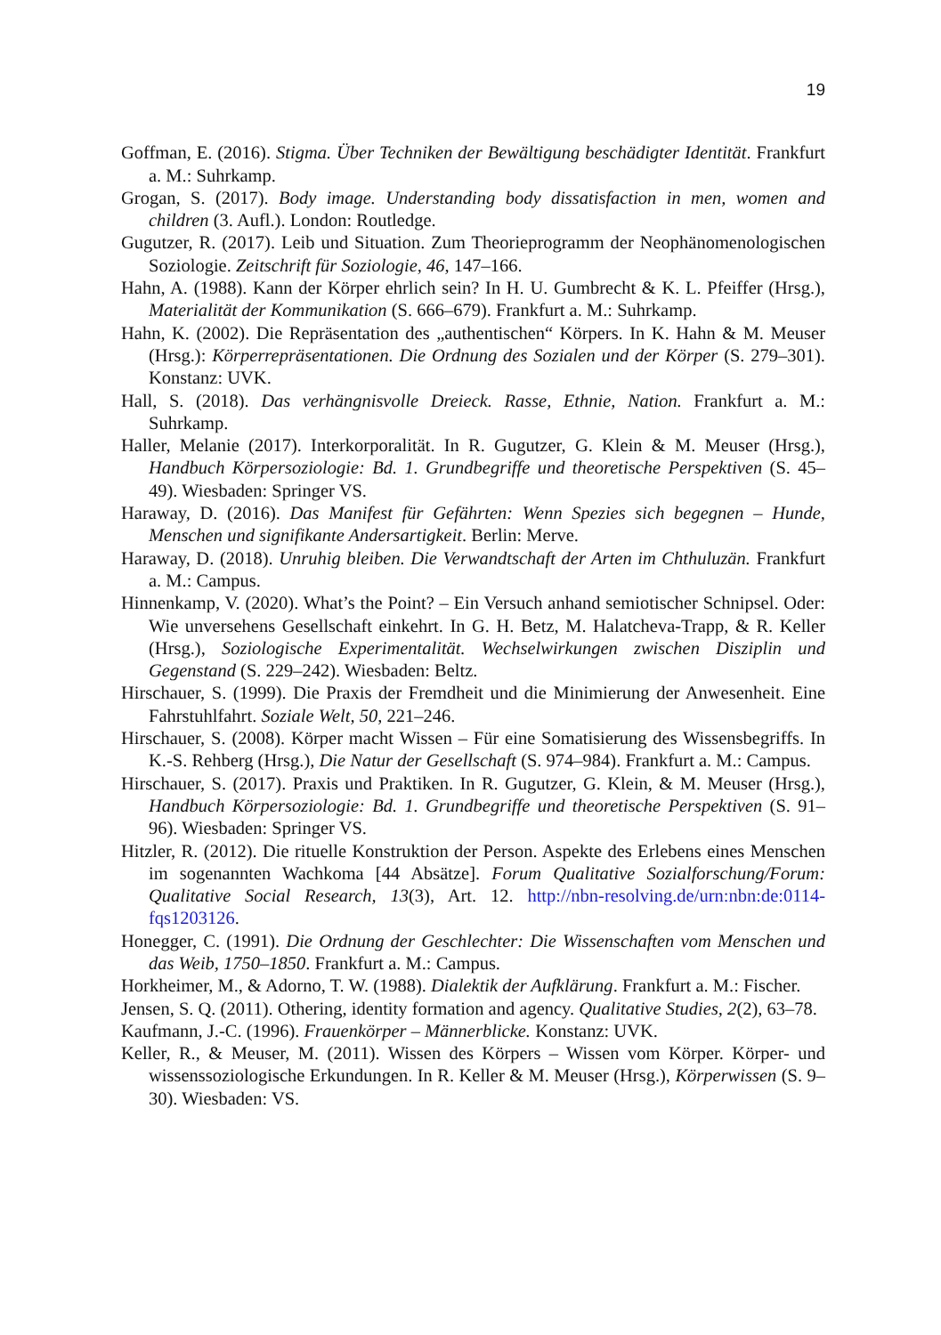19
Goffman, E. (2016). Stigma. Über Techniken der Bewältigung beschädigter Identität. Frankfurt a. M.: Suhrkamp.
Grogan, S. (2017). Body image. Understanding body dissatisfaction in men, women and children (3. Aufl.). London: Routledge.
Gugutzer, R. (2017). Leib und Situation. Zum Theorieprogramm der Neophänomenologischen Soziologie. Zeitschrift für Soziologie, 46, 147–166.
Hahn, A. (1988). Kann der Körper ehrlich sein? In H. U. Gumbrecht & K. L. Pfeiffer (Hrsg.), Materialität der Kommunikation (S. 666–679). Frankfurt a. M.: Suhrkamp.
Hahn, K. (2002). Die Repräsentation des „authentischen“ Körpers. In K. Hahn & M. Meuser (Hrsg.): Körperrepräsentationen. Die Ordnung des Sozialen und der Körper (S. 279–301). Konstanz: UVK.
Hall, S. (2018). Das verhängnisvolle Dreieck. Rasse, Ethnie, Nation. Frankfurt a. M.: Suhrkamp.
Haller, Melanie (2017). Interkorporalität. In R. Gugutzer, G. Klein & M. Meuser (Hrsg.), Handbuch Körpersoziologie: Bd. 1. Grundbegriffe und theoretische Perspektiven (S. 45–49). Wiesbaden: Springer VS.
Haraway, D. (2016). Das Manifest für Gefährten: Wenn Spezies sich begegnen – Hunde, Menschen und signifikante Andersartigkeit. Berlin: Merve.
Haraway, D. (2018). Unruhig bleiben. Die Verwandtschaft der Arten im Chthuluzän. Frankfurt a. M.: Campus.
Hinnenkamp, V. (2020). What’s the Point? – Ein Versuch anhand semiotischer Schnipsel. Oder: Wie unversehens Gesellschaft einkehrt. In G. H. Betz, M. Halatcheva-Trapp, & R. Keller (Hrsg.), Soziologische Experimentalität. Wechselwirkungen zwischen Disziplin und Gegenstand (S. 229–242). Wiesbaden: Beltz.
Hirschauer, S. (1999). Die Praxis der Fremdheit und die Minimierung der Anwesenheit. Eine Fahrstuhlfahrt. Soziale Welt, 50, 221–246.
Hirschauer, S. (2008). Körper macht Wissen – Für eine Somatisierung des Wissensbegriffs. In K.-S. Rehberg (Hrsg.), Die Natur der Gesellschaft (S. 974–984). Frankfurt a. M.: Campus.
Hirschauer, S. (2017). Praxis und Praktiken. In R. Gugutzer, G. Klein, & M. Meuser (Hrsg.), Handbuch Körpersoziologie: Bd. 1. Grundbegriffe und theoretische Perspektiven (S. 91–96). Wiesbaden: Springer VS.
Hitzler, R. (2012). Die rituelle Konstruktion der Person. Aspekte des Erlebens eines Menschen im sogenannten Wachkoma [44 Absätze]. Forum Qualitative Sozialforschung/Forum: Qualitative Social Research, 13(3), Art. 12. http://nbn-resolving.de/urn:nbn:de:0114-fqs1203126.
Honegger, C. (1991). Die Ordnung der Geschlechter: Die Wissenschaften vom Menschen und das Weib, 1750–1850. Frankfurt a. M.: Campus.
Horkheimer, M., & Adorno, T. W. (1988). Dialektik der Aufklärung. Frankfurt a. M.: Fischer.
Jensen, S. Q. (2011). Othering, identity formation and agency. Qualitative Studies, 2(2), 63–78.
Kaufmann, J.-C. (1996). Frauenkörper – Männerblicke. Konstanz: UVK.
Keller, R., & Meuser, M. (2011). Wissen des Körpers – Wissen vom Körper. Körper- und wissenssoziologische Erkundungen. In R. Keller & M. Meuser (Hrsg.), Körperwissen (S. 9–30). Wiesbaden: VS.